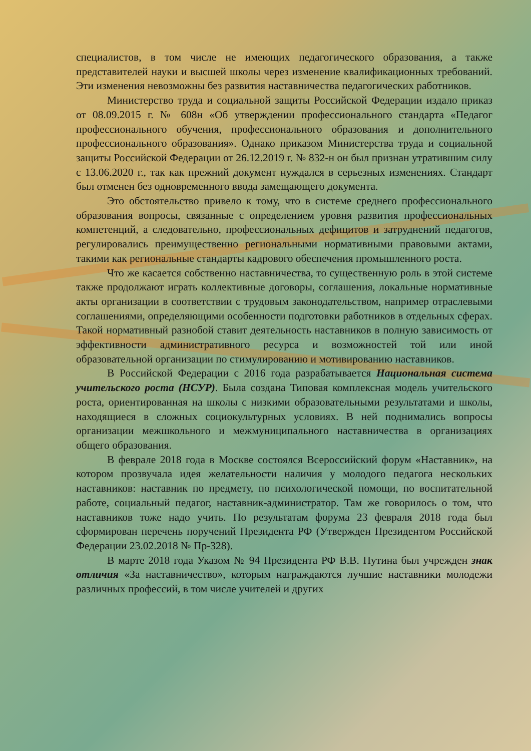специалистов, в том числе не имеющих педагогического образования, а также представителей науки и высшей школы через изменение квалификационных требований. Эти изменения невозможны без развития наставничества педагогических работников.
Министерство труда и социальной защиты Российской Федерации издало приказ от 08.09.2015 г. № 608н «Об утверждении профессионального стандарта «Педагог профессионального обучения, профессионального образования и дополнительного профессионального образования». Однако приказом Министерства труда и социальной защиты Российской Федерации от 26.12.2019 г. № 832-н он был признан утратившим силу с 13.06.2020 г., так как прежний документ нуждался в серьезных изменениях. Стандарт был отменен без одновременного ввода замещающего документа.
Это обстоятельство привело к тому, что в системе среднего профессионального образования вопросы, связанные с определением уровня развития профессиональных компетенций, а следовательно, профессиональных дефицитов и затруднений педагогов, регулировались преимущественно региональными нормативными правовыми актами, такими как региональные стандарты кадрового обеспечения промышленного роста.
Что же касается собственно наставничества, то существенную роль в этой системе также продолжают играть коллективные договоры, соглашения, локальные нормативные акты организации в соответствии с трудовым законодательством, например отраслевыми соглашениями, определяющими особенности подготовки работников в отдельных сферах. Такой нормативный разнобой ставит деятельность наставников в полную зависимость от эффективности административного ресурса и возможностей той или иной образовательной организации по стимулированию и мотивированию наставников.
В Российской Федерации с 2016 года разрабатывается Национальная система учительского роста (НСУР). Была создана Типовая комплексная модель учительского роста, ориентированная на школы с низкими образовательными результатами и школы, находящиеся в сложных социокультурных условиях. В ней поднимались вопросы организации межшкольного и межмуниципального наставничества в организациях общего образования.
В феврале 2018 года в Москве состоялся Всероссийский форум «Наставник», на котором прозвучала идея желательности наличия у молодого педагога нескольких наставников: наставник по предмету, по психологической помощи, по воспитательной работе, социальный педагог, наставник-администратор. Там же говорилось о том, что наставников тоже надо учить. По результатам форума 23 февраля 2018 года был сформирован перечень поручений Президента РФ (Утвержден Президентом Российской Федерации 23.02.2018 № Пр-328).
В марте 2018 года Указом № 94 Президента РФ В.В. Путина был учрежден знак отличия «За наставничество», которым награждаются лучшие наставники молодежи различных профессий, в том числе учителей и других